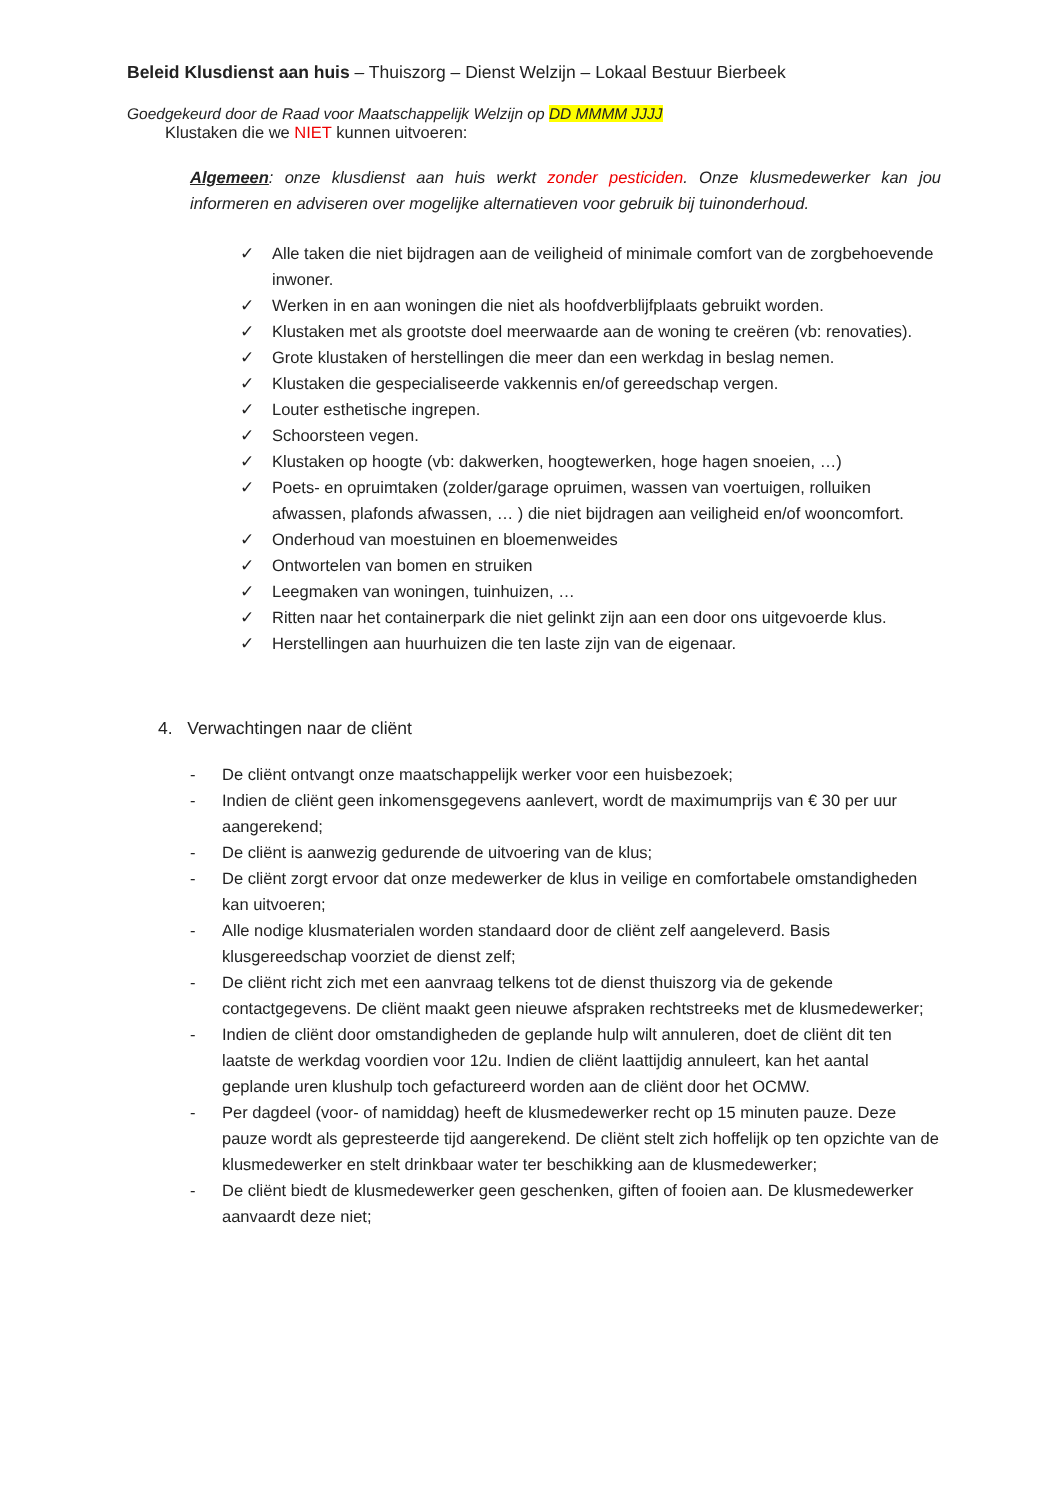Beleid Klusdienst aan huis – Thuiszorg – Dienst Welzijn – Lokaal Bestuur Bierbeek
Goedgekeurd door de Raad voor Maatschappelijk Welzijn op DD MMMM JJJJ
Klustaken die we NIET kunnen uitvoeren:
Algemeen: onze klusdienst aan huis werkt zonder pesticiden. Onze klusmedewerker kan jou informeren en adviseren over mogelijke alternatieven voor gebruik bij tuinonderhoud.
✓ Alle taken die niet bijdragen aan de veiligheid of minimale comfort van de zorgbehoevende inwoner.
✓ Werken in en aan woningen die niet als hoofdverblijfplaats gebruikt worden.
✓ Klustaken met als grootste doel meerwaarde aan de woning te creëren (vb: renovaties).
✓ Grote klustaken of herstellingen die meer dan een werkdag in beslag nemen.
✓ Klustaken die gespecialiseerde vakkennis en/of gereedschap vergen.
✓ Louter esthetische ingrepen.
✓ Schoorsteen vegen.
✓ Klustaken op hoogte (vb: dakwerken, hoogtewerken, hoge hagen snoeien, …)
✓ Poets- en opruimtaken (zolder/garage opruimen, wassen van voertuigen, rolluiken afwassen, plafonds afwassen, … ) die niet bijdragen aan veiligheid en/of wooncomfort.
✓ Onderhoud van moestuinen en bloemenweides
✓ Ontwortelen van bomen en struiken
✓ Leegmaken van woningen, tuinhuizen, …
✓ Ritten naar het containerpark die niet gelinkt zijn aan een door ons uitgevoerde klus.
✓ Herstellingen aan huurhuizen die ten laste zijn van de eigenaar.
4. Verwachtingen naar de cliënt
- De cliënt ontvangt onze maatschappelijk werker voor een huisbezoek;
- Indien de cliënt geen inkomensgegevens aanlevert, wordt de maximumprijs van € 30 per uur aangerekend;
- De cliënt is aanwezig gedurende de uitvoering van de klus;
- De cliënt zorgt ervoor dat onze medewerker de klus in veilige en comfortabele omstandigheden kan uitvoeren;
- Alle nodige klusmaterialen worden standaard door de cliënt zelf aangeleverd. Basis klusgereedschap voorziet de dienst zelf;
- De cliënt richt zich met een aanvraag telkens tot de dienst thuiszorg via de gekende contactgegevens. De cliënt maakt geen nieuwe afspraken rechtstreeks met de klusmedewerker;
- Indien de cliënt door omstandigheden de geplande hulp wilt annuleren, doet de cliënt dit ten laatste de werkdag voordien voor 12u. Indien de cliënt laattijdig annuleert, kan het aantal geplande uren klushulp toch gefactureerd worden aan de cliënt door het OCMW.
- Per dagdeel (voor- of namiddag) heeft de klusmedewerker recht op 15 minuten pauze. Deze pauze wordt als gepresteerde tijd aangerekend. De cliënt stelt zich hoffelijk op ten opzichte van de klusmedewerker en stelt drinkbaar water ter beschikking aan de klusmedewerker;
- De cliënt biedt de klusmedewerker geen geschenken, giften of fooien aan. De klusmedewerker aanvaardt deze niet;